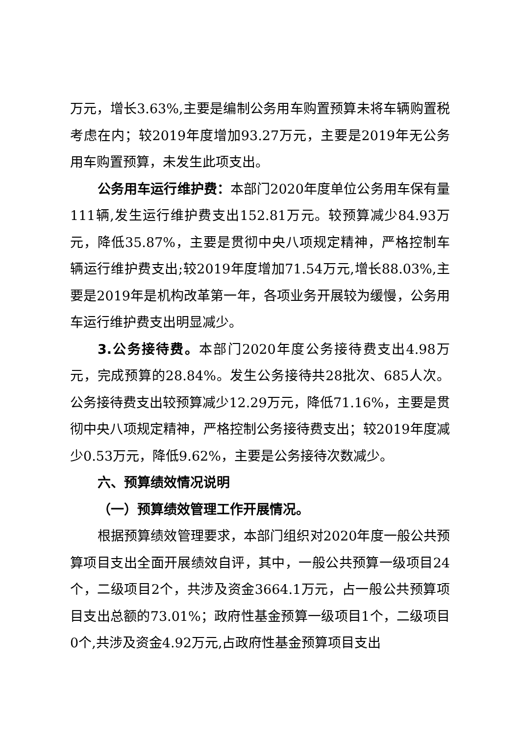万元，增长3.63%,主要是编制公务用车购置预算未将车辆购置税考虑在内；较2019年度增加93.27万元，主要是2019年无公务用车购置预算，未发生此项支出。
公务用车运行维护费：本部门2020年度单位公务用车保有量111辆,发生运行维护费支出152.81万元。较预算减少84.93万元，降低35.87%，主要是贯彻中央八项规定精神，严格控制车辆运行维护费支出;较2019年度增加71.54万元,增长88.03%,主要是2019年是机构改革第一年，各项业务开展较为缓慢，公务用车运行维护费支出明显减少。
3.公务接待费。本部门2020年度公务接待费支出4.98万元，完成预算的28.84%。发生公务接待共28批次、685人次。公务接待费支出较预算减少12.29万元，降低71.16%，主要是贯彻中央八项规定精神，严格控制公务接待费支出；较2019年度减少0.53万元，降低9.62%，主要是公务接待次数减少。
六、预算绩效情况说明
（一）预算绩效管理工作开展情况。
根据预算绩效管理要求，本部门组织对2020年度一般公共预算项目支出全面开展绩效自评，其中，一般公共预算一级项目24个，二级项目2个，共涉及资金3664.1万元，占一般公共预算项目支出总额的73.01%；政府性基金预算一级项目1个，二级项目0个,共涉及资金4.92万元,占政府性基金预算项目支出